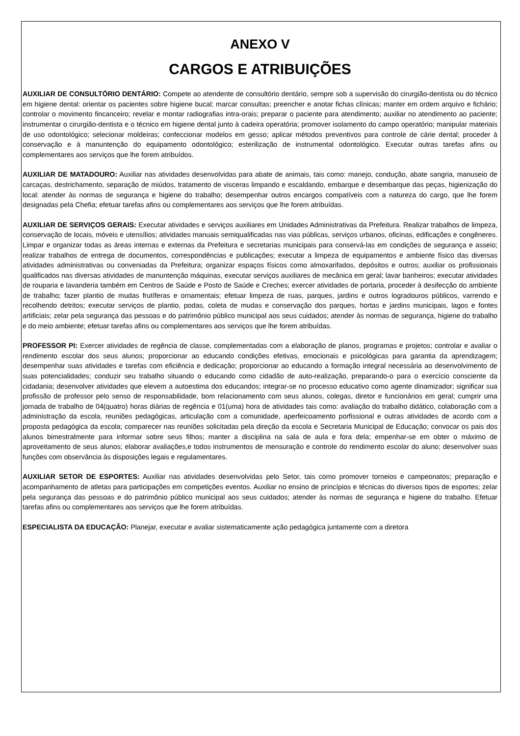ANEXO V
CARGOS E ATRIBUIÇÕES
AUXILIAR DE CONSULTÓRIO DENTÁRIO: Compete ao atendente de consultório dentário, sempre sob a supervisão do cirurgião-dentista ou do técnico em higiene dental: orientar os pacientes sobre higiene bucal; marcar consultas; preencher e anotar fichas clínicas; manter em ordem arquivo e fichário; controlar o movimento fincanceiro; revelar e montar radiografias intra-orais; preparar o paciente para atendimento; auxiliar no atendimento ao paciente; instrumentar o cirurgião-dentista e o técnico em higiene dental junto à cadeira operatória; promover isolamento do campo operatório; manipular materiais de uso odontológico; selecionar moldeiras; confeccionar modelos em gesso; aplicar métodos preventivos para controle de cárie dental; proceder à conservação e à manuntenção do equipamento odontológico; esterilização de instrumental odontológico. Executar outras tarefas afins ou complementares aos serviços que lhe forem atribuídos.
AUXILIAR DE MATADOURO: Auxiliar nas atividades desenvolvidas para abate de animais, tais como: manejo, condução, abate sangria, manuseio de carcaças, destrichamento, separação de miúdos, tratamento de visceras limpando e escaldando, embarque e desembarque das peças, higienização do local: atender às normas de segurança e higiene do trabalho; desempenhar outros encargos compatíveis com a natureza do cargo, que lhe forem designadas pela Chefia; efetuar tarefas afins ou complementares aos serviços que lhe forem atribuídas.
AUXILIAR DE SERVIÇOS GERAIS: Executar atividades e serviços auxiliares em Unidades Administrativas da Prefeitura. Realizar trabalhos de limpeza, conservação de locais, móveis e utensílios; atividades manuais semiqualificadas nas vias públicas, serviços urbanos, oficinas, edificações e congêneres. Limpar e organizar todas as áreas internas e externas da Prefeitura e secretarias municipais para conservá-las em condições de segurança e asseio; realizar trabalhos de entrega de documentos, correspondências e publicações; executar a limpeza de equipamentos e ambiente físico das diversas atividades administrativas ou conveniadas da Prefeitura; organizar espaços físicos como almoxarifados, depósitos e outros; auxiliar os profissionais qualificados nas diversas atividades de manuntenção máquinas, executar serviços auxiliares de mecânica em geral; lavar banheiros; executar atividades de rouparia e lavanderia também em Centros de Saúde e Posto de Saúde e Creches; exercer atividades de portaria, proceder à desifecção do ambiente de trabalho; fazer plantio de mudas frutíferas e ornamentais; efetuar limpeza de ruas, parques, jardins e outros logradouros públicos, varrendo e recolhendo detritos; executar serviços de plantio, podas, coleta de mudas e conservação dos parques, hortas e jardins municipais, lagos e fontes artificiais; zelar pela segurança das pessoas e do patrimônio público municipal aos seus cuidados; atender às normas de segurança, higiene do trabalho e do meio ambiente; efetuar tarefas afins ou complementares aos serviços que lhe forem atribuídas.
PROFESSOR PI: Exercer atividades de regência de classe, complementadas com a elaboração de planos, programas e projetos; controlar e avaliar o rendimento escolar dos seus alunos; proporcionar ao educando condições efetivas, emocionais e psicológicas para garantia da aprendizagem; desempenhar suas atividades e tarefas com eficiência e dedicação; proporcionar ao educando a formação integral necessária ao desenvolvimento de suas potencialidades; conduzir seu trabalho situando o educando como cidadão de auto-realização, preparando-o para o exercício consciente da cidadania; desenvolver atividades que elevem a autoestima dos educandos; integrar-se no processo educativo como agente dinamizador; significar sua profissão de professor pelo senso de responsabilidade, bom relacionamento com seus alunos, colegas, diretor e funcionários em geral; cumprir uma jornada de trabalho de 04(quatro) horas diárias de regência e 01(uma) hora de atividades tais como: avaliação do trabalho didático, colaboração com a administração da escola, reuniões pedagógicas, articulação com a comunidade, aperfeicoamento porfissional e outras atividades de acordo com a proposta pedagógica da escola; comparecer nas reuniões solicitadas pela direção da escola e Secretaria Municipal de Educação; convocar os pais dos alunos bimestralmente para informar sobre seus filhos; manter a disciplina na sala de aula e fora dela; empenhar-se em obter o máximo de aproveitamento de seus alunos; elaborar avaliações,e todos instrumentos de mensuração e controle do rendimento escolar do aluno; desenvolver suas funções com observância às disposições legais e regulamentares.
AUXILIAR SETOR DE ESPORTES: Auxiliar nas atividades desenvolvidas pelo Setor, tais como promover torneios e campeonatos; preparação e acompanhamento de atletas para participações em competições eventos. Auxiliar no ensino de princípios e técnicas do diversos tipos de esportes; zelar pela segurança das pessoas e do patrimônio público municipal aos seus cuidados; atender às normas de segurança e higiene do trabalho. Efetuar tarefas afins ou complementares aos serviços que lhe forem atribuídas.
ESPECIALISTA DA EDUCAÇÃO: Planejar, executar e avaliar sistematicamente ação pedagógica juntamente com a diretora